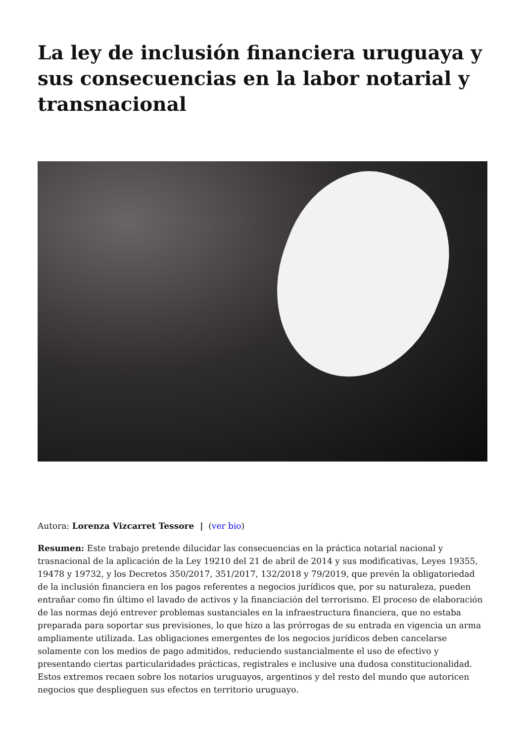La ley de inclusión financiera uruguaya y sus consecuencias en la labor notarial y transnacional
Autora: Lorenza Vizcarret Tessore | (ver bio)
Resumen: Este trabajo pretende dilucidar las consecuencias en la práctica notarial nacional y trasnacional de la aplicación de la Ley 19210 del 21 de abril de 2014 y sus modificativas, Leyes 19355, 19478 y 19732, y los Decretos 350/2017, 351/2017, 132/2018 y 79/2019, que prevén la obligatoriedad de la inclusión financiera en los pagos referentes a negocios jurídicos que, por su naturaleza, pueden entrañar como fin último el lavado de activos y la financiación del terrorismo. El proceso de elaboración de las normas dejó entrever problemas sustanciales en la infraestructura financiera, que no estaba preparada para soportar sus previsiones, lo que hizo a las prórrogas de su entrada en vigencia un arma ampliamente utilizada. Las obligaciones emergentes de los negocios jurídicos deben cancelarse solamente con los medios de pago admitidos, reduciendo sustancialmente el uso de efectivo y presentando ciertas particularidades prácticas, registrales e inclusive una dudosa constitucionalidad. Estos extremos recaen sobre los notarios uruguayos, argentinos y del resto del mundo que autoricen negocios que desplieguen sus efectos en territorio uruguayo.